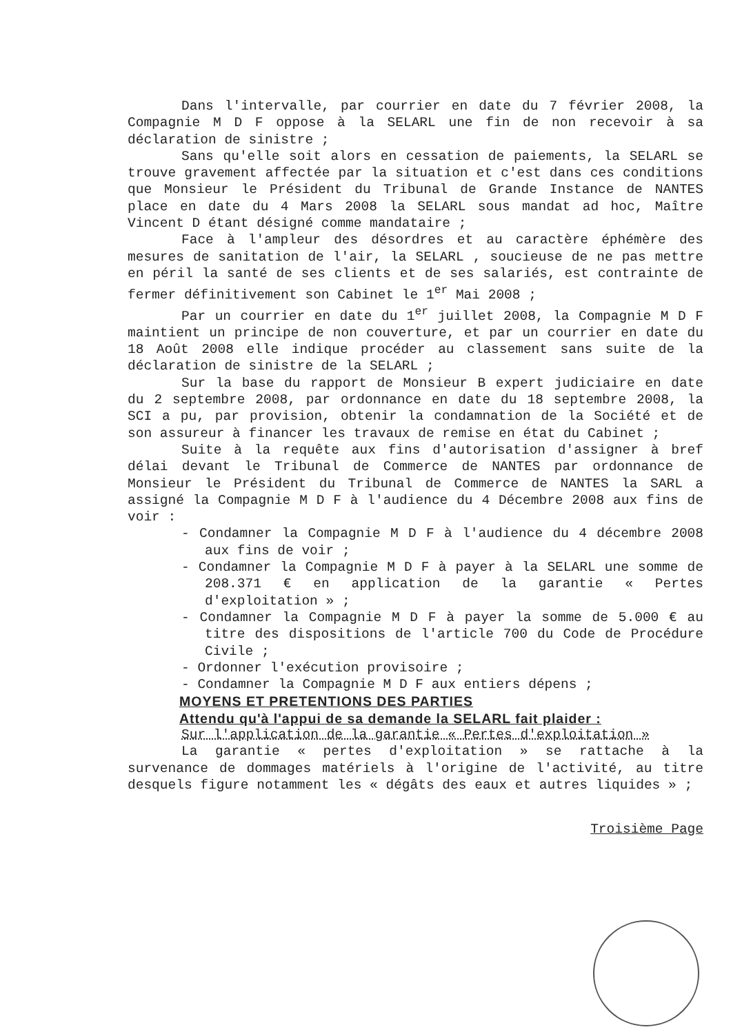Dans l'intervalle, par courrier en date du 7 février 2008, la Compagnie M D F oppose à la SELARL une fin de non recevoir à sa déclaration de sinistre ;
Sans qu'elle soit alors en cessation de paiements, la SELARL se trouve gravement affectée par la situation et c'est dans ces conditions que Monsieur le Président du Tribunal de Grande Instance de NANTES place en date du 4 Mars 2008 la SELARL sous mandat ad hoc, Maître Vincent D étant désigné comme mandataire ;
Face à l'ampleur des désordres et au caractère éphémère des mesures de sanitation de l'air, la SELARL , soucieuse de ne pas mettre en péril la santé de ses clients et de ses salariés, est contrainte de fermer définitivement son Cabinet le 1<sup>er</sup> Mai 2008 ;
Par un courrier en date du 1<sup>er</sup> juillet 2008, la Compagnie M D F maintient un principe de non couverture, et par un courrier en date du 18 Août 2008 elle indique procéder au classement sans suite de la déclaration de sinistre de la SELARL ;
Sur la base du rapport de Monsieur B expert judiciaire en date du 2 septembre 2008, par ordonnance en date du 18 septembre 2008, la SCI a pu, par provision, obtenir la condamnation de la Société et de son assureur à financer les travaux de remise en état du Cabinet ;
Suite à la requête aux fins d'autorisation d'assigner à bref délai devant le Tribunal de Commerce de NANTES par ordonnance de Monsieur le Président du Tribunal de Commerce de NANTES la SARL a assigné la Compagnie M D F à l'audience du 4 Décembre 2008 aux fins de voir :
- Condamner la Compagnie M D F à l'audience du 4 décembre 2008 aux fins de voir ;
- Condamner la Compagnie M D F à payer à la SELARL une somme de 208.371 € en application de la garantie « Pertes d'exploitation » ;
- Condamner la Compagnie M D F à payer la somme de 5.000 € au titre des dispositions de l'article 700 du Code de Procédure Civile ;
- Ordonner l'exécution provisoire ;
- Condamner la Compagnie M D F aux entiers dépens ;
MOYENS ET PRETENTIONS DES PARTIES
Attendu qu'à l'appui de sa demande la SELARL fait plaider :
Sur l'application de la garantie « Pertes d'exploitation »
La garantie « pertes d'exploitation » se rattache à la survenance de dommages matériels à l'origine de l'activité, au titre desquels figure notamment les « dégâts des eaux et autres liquides » ;
Troisième Page